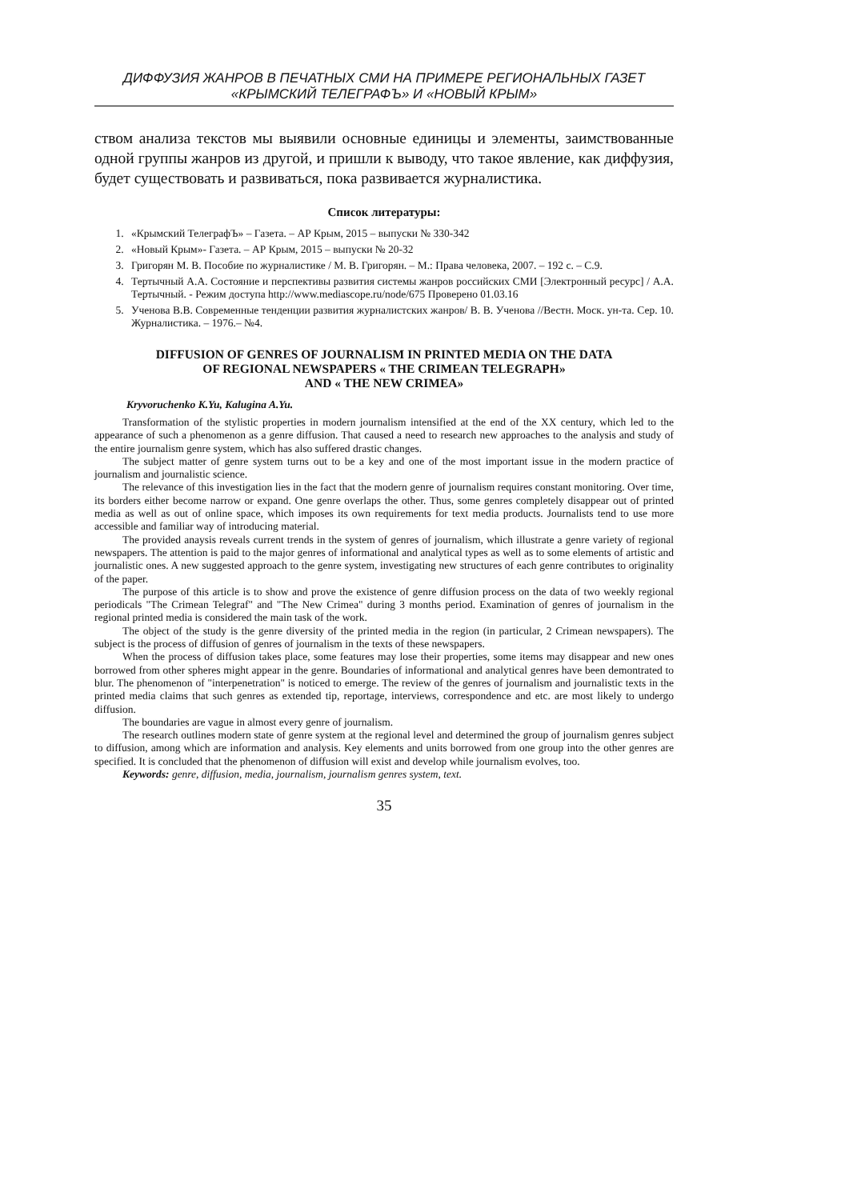ДИФФУЗИЯ ЖАНРОВ В ПЕЧАТНЫХ СМИ НА ПРИМЕРЕ РЕГИОНАЛЬНЫХ ГАЗЕТ
«КРЫМСКИЙ ТЕЛЕГРАФЪ» И «НОВЫЙ КРЫМ»
ством анализа текстов мы выявили основные единицы и элементы, заимствованные одной группы жанров из другой, и пришли к выводу, что такое явление, как диффузия, будет существовать и развиваться, пока развивается журналистика.
Список литературы:
1. «Крымский ТелеграфЪ» – Газета. – АР Крым, 2015 – выпуски № 330-342
2. «Новый Крым»- Газета. – АР Крым, 2015 – выпуски № 20-32
3. Григорян М. В. Пособие по журналистике / М. В. Григорян. – М.: Права человека, 2007. – 192 с. – С.9.
4. Тертычный А.А. Состояние и перспективы развития системы жанров российских СМИ [Электронный ресурс] / А.А. Тертычный. - Режим доступа http://www.mediascope.ru/node/675 Проверено 01.03.16
5. Ученова В.В. Современные тенденции развития журналистских жанров/ В. В. Ученова //Вестн. Моск. ун-та. Сер. 10. Журналистика. – 1976.– №4.
DIFFUSION OF GENRES OF JOURNALISM IN PRINTED MEDIA ON THE DATA
OF REGIONAL NEWSPAPERS « THE CRIMEAN TELEGRAPH»
AND « THE NEW CRIMEA»
Kryvoruchenko K.Yu, Kalugina A.Yu.
Transformation of the stylistic properties in modern journalism intensified at the end of the XX century, which led to the appearance of such a phenomenon as a genre diffusion. That caused a need to research new approaches to the analysis and study of the entire journalism genre system, which has also suffered drastic changes.
The subject matter of genre system turns out to be a key and one of the most important issue in the modern practice of journalism and journalistic science.
The relevance of this investigation lies in the fact that the modern genre of journalism requires constant monitoring. Over time, its borders either become narrow or expand. One genre overlaps the other. Thus, some genres completely disappear out of printed media as well as out of online space, which imposes its own requirements for text media products. Journalists tend to use more accessible and familiar way of introducing material.
The provided anaysis reveals current trends in the system of genres of journalism, which illustrate a genre variety of regional newspapers. The attention is paid to the major genres of informational and analytical types as well as to some elements of artistic and journalistic ones. A new suggested approach to the genre system, investigating new structures of each genre contributes to originality of the paper.
The purpose of this article is to show and prove the existence of genre diffusion process on the data of two weekly regional periodicals "The Crimean Telegraf" and "The New Crimea" during 3 months period. Examination of genres of journalism in the regional printed media is considered the main task of the work.
The object of the study is the genre diversity of the printed media in the region (in particular, 2 Crimean newspapers). The subject is the process of diffusion of genres of journalism in the texts of these newspapers.
When the process of diffusion takes place, some features may lose their properties, some items may disappear and new ones borrowed from other spheres might appear in the genre. Boundaries of informational and analytical genres have been demontrated to blur. The phenomenon of "interpenetration" is noticed to emerge. The review of the genres of journalism and journalistic texts in the printed media claims that such genres as extended tip, reportage, interviews, correspondence and etc. are most likely to undergo diffusion.
The boundaries are vague in almost every genre of journalism.
The research outlines modern state of genre system at the regional level and determined the group of journalism genres subject to diffusion, among which are information and analysis. Key elements and units borrowed from one group into the other genres are specified. It is concluded that the phenomenon of diffusion will exist and develop while journalism evolves, too.
Keywords: genre, diffusion, media, journalism, journalism genres system, text.
35